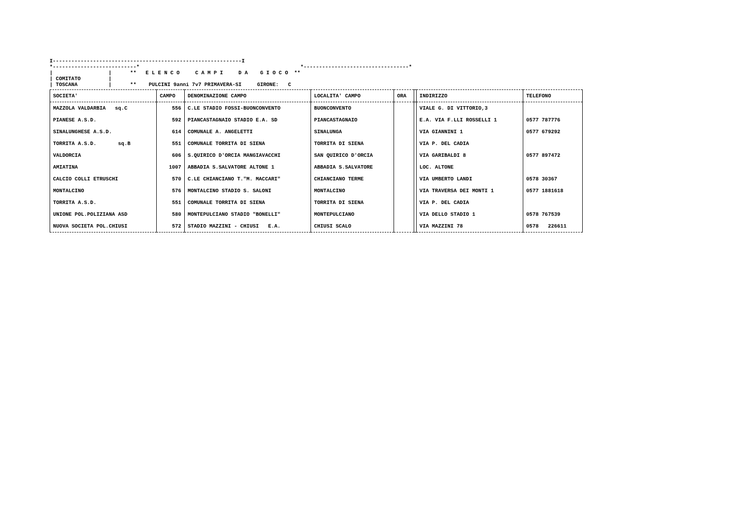I-------------------------------------------------------------I *---------------------------* *----------------------------------* | | ** E L E N C O C A M P I D A G I O C O ** | COMITATO | | TOSCANA | ** PULCINI 9anni 7v7 PRIMAVERA-SI GIRONE: C
| SOCIETA' | CAMPO | DENOMINAZIONE CAMPO | LOCALITA' CAMPO | ORA | | INDIRIZZO | TELEFONO |
| --- | --- | --- | --- | --- | --- | --- | --- |
| MAZZOLA VALDARBIA sq.C | 556 | C.LE STADIO FOSSI-BUONCONVENTO | BUONCONVENTO | | | VIALE G. DI VITTORIO,3 | |
| PIANESE A.S.D. | 592 | PIANCASTAGNAIO STADIO E.A. SD | PIANCASTAGNAIO | | | E.A. VIA F.LLI ROSSELLI 1 | 0577 787776 |
| SINALUNGHESE A.S.D. | 614 | COMUNALE A. ANGELETTI | SINALUNGA | | | VIA GIANNINI 1 | 0577 679292 |
| TORRITA A.S.D. sq.B | 551 | COMUNALE TORRITA DI SIENA | TORRITA DI SIENA | | | VIA P. DEL CADIA | |
| VALDORCIA | 606 | S.QUIRICO D'ORCIA MANGIAVACCHI | SAN QUIRICO D'ORCIA | | | VIA GARIBALDI 8 | 0577 897472 |
| AMIATINA | 1007 | ABBADIA S.SALVATORE ALTONE 1 | ABBADIA S.SALVATORE | | | LOC. ALTONE | |
| CALCIO COLLI ETRUSCHI | 570 | C.LE CHIANCIANO T."M. MACCARI" | CHIANCIANO TERME | | | VIA UMBERTO LANDI | 0578 30367 |
| MONTALCINO | 576 | MONTALCINO STADIO S. SALONI | MONTALCINO | | | VIA TRAVERSA DEI MONTI 1 | 0577 1881618 |
| TORRITA A.S.D. | 551 | COMUNALE TORRITA DI SIENA | TORRITA DI SIENA | | | VIA P. DEL CADIA | |
| UNIONE POL.POLIZIANA ASD | 580 | MONTEPULCIANO STADIO "BONELLI" | MONTEPULCIANO | | | VIA DELLO STADIO 1 | 0578 767539 |
| NUOVA SOCIETA POL.CHIUSI | 572 | STADIO MAZZINI - CHIUSI E.A. | CHIUSI SCALO | | | VIA MAZZINI 78 | 0578 226611 |